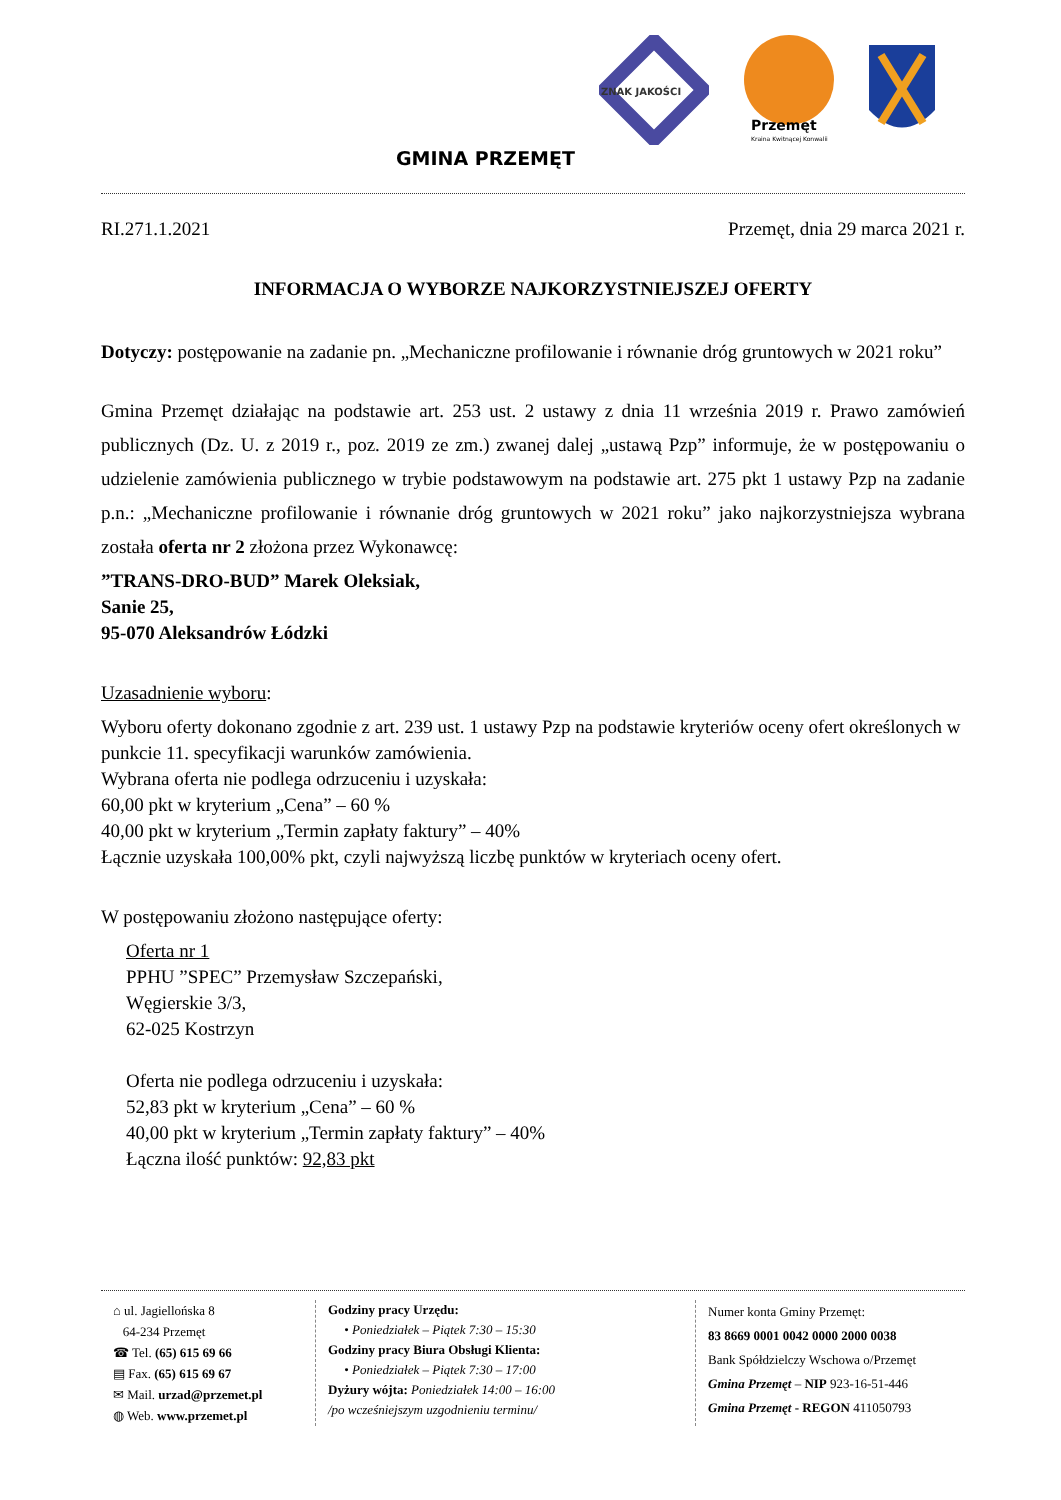ZNAK JAKOŚCI
Przemęt
Kraina Kwitnącej Konwalii
GMINA PRZEMĘT
RI.271.1.2021 Przemęt, dnia 29 marca 2021 r.
INFORMACJA O WYBORZE NAJKORZYSTNIEJSZEJ OFERTY
Dotyczy: postępowanie na zadanie pn. „Mechaniczne profilowanie i równanie dróg gruntowych w 2021 roku”
Gmina Przemęt działając na podstawie art. 253 ust. 2 ustawy z dnia 11 września 2019 r. Prawo zamówień publicznych (Dz. U. z 2019 r., poz. 2019 ze zm.) zwanej dalej „ustawą Pzp” informuje, że w postępowaniu o udzielenie zamówienia publicznego w trybie podstawowym na podstawie art. 275 pkt 1 ustawy Pzp na zadanie p.n.: „Mechaniczne profilowanie i równanie dróg gruntowych w 2021 roku” jako najkorzystniejsza wybrana została oferta nr 2 złożona przez Wykonawcę:
”TRANS-DRO-BUD” Marek Oleksiak,
Sanie 25,
95-070 Aleksandrów Łódzki
Uzasadnienie wyboru:
Wyboru oferty dokonano zgodnie z art. 239 ust. 1 ustawy Pzp na podstawie kryteriów oceny ofert określonych w punkcie 11. specyfikacji warunków zamówienia.
Wybrana oferta nie podlega odrzuceniu i uzyskała:
60,00 pkt w kryterium „Cena” – 60 %
40,00 pkt w kryterium „Termin zapłaty faktury” – 40%
Łącznie uzyskała 100,00% pkt, czyli najwyższą liczbę punktów w kryteriach oceny ofert.
W postępowaniu złożono następujące oferty:
Oferta nr 1
PPHU ”SPEC” Przemysław Szczepański,
Węgierskie 3/3,
62-025 Kostrzyn
Oferta nie podlega odrzuceniu i uzyskała:
52,83 pkt w kryterium „Cena” – 60 %
40,00 pkt w kryterium „Termin zapłaty faktury” – 40%
Łączna ilość punktów: 92,83 pkt
⌂ ul. Jagiellońska 8
64-234 Przemęt
☎ Tel. (65) 615 69 66
▤ Fax. (65) 615 69 67
✉ Mail. urzad@przemet.pl
◍ Web. www.przemet.pl
Godziny pracy Urzędu:
• Poniedziałek – Piątek 7:30 – 15:30
Godziny pracy Biura Obsługi Klienta:
• Poniedziałek – Piątek 7:30 – 17:00
Dyżury wójta: Poniedziałek 14:00 – 16:00
/po wcześniejszym uzgodnieniu terminu/
Numer konta Gminy Przemęt:
83 8669 0001 0042 0000 2000 0038
Bank Spółdzielczy Wschowa o/Przemęt
Gmina Przemęt – NIP 923-16-51-446
Gmina Przemęt - REGON 411050793